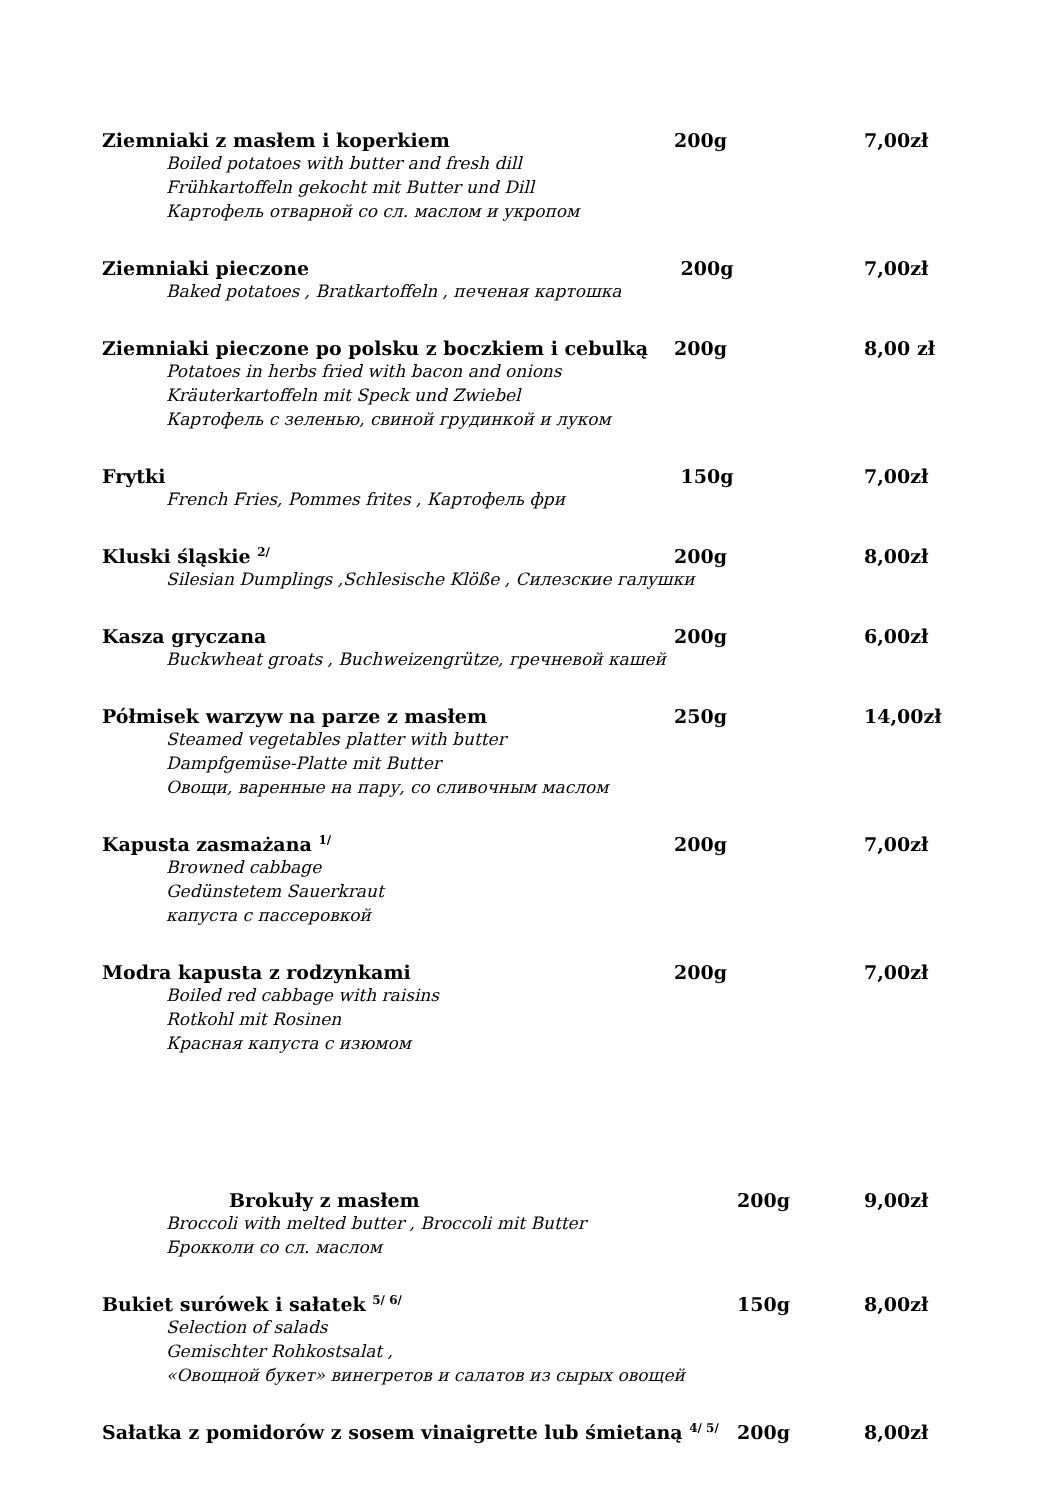Ziemniaki z masłem i koperkiem
200g
7,00zł
Boiled potatoes with butter and fresh dill
Frühkartoffeln gekocht mit Butter und Dill
Картофель отварной со сл. маслом и укропом
Ziemniaki pieczone
200g
7,00zł
Baked potatoes , Bratkartoffeln , печеная картошка
Ziemniaki pieczone po polsku z boczkiem i cebulką
200g
8,00 zł
Potatoes in herbs fried with bacon and onions
Kräuterkartoffeln mit Speck und Zwiebel
Картофель с зеленью, свиной грудинкой и луком
Frytki
150g
7,00zł
French Fries, Pommes frites , Картофель фри
Kluski śląskie <sup>2/</sup>
200g
8,00zł
Silesian Dumplings ,Schlesische Klöße , Силезские галушки
Kasza gryczana
200g
6,00zł
Buckwheat groats , Buchweizengrütze, гречневой кашей
Półmisek warzyw na parze z masłem
250g
14,00zł
Steamed vegetables platter with butter
Dampfgemüse-Platte mit Butter
Овощи, варенные на пару, со сливочным маслом
Kapusta zasmażana <sup>1/</sup>
200g
7,00zł
Browned cabbage
Gedünstetem Sauerkraut
капуста с пассеровкой
Modra kapusta z rodzynkami
200g
7,00zł
Boiled red cabbage with raisins
Rotkohl mit Rosinen
Красная капуста с изюмом
Brokuły z masłem
200g
9,00zł
Broccoli with melted butter , Broccoli mit Butter
Брокколи со сл. маслом
Bukiet surówek i sałatek <sup>5/ 6/</sup>
150g
8,00zł
Selection of salads
Gemischter Rohkostsalat ,
«Овощной букет» винегретов и салатов из сырых овощей
Sałatka z pomidorów z sosem vinaigrette lub śmietaną <sup>4/ 5/</sup>
200g
8,00zł